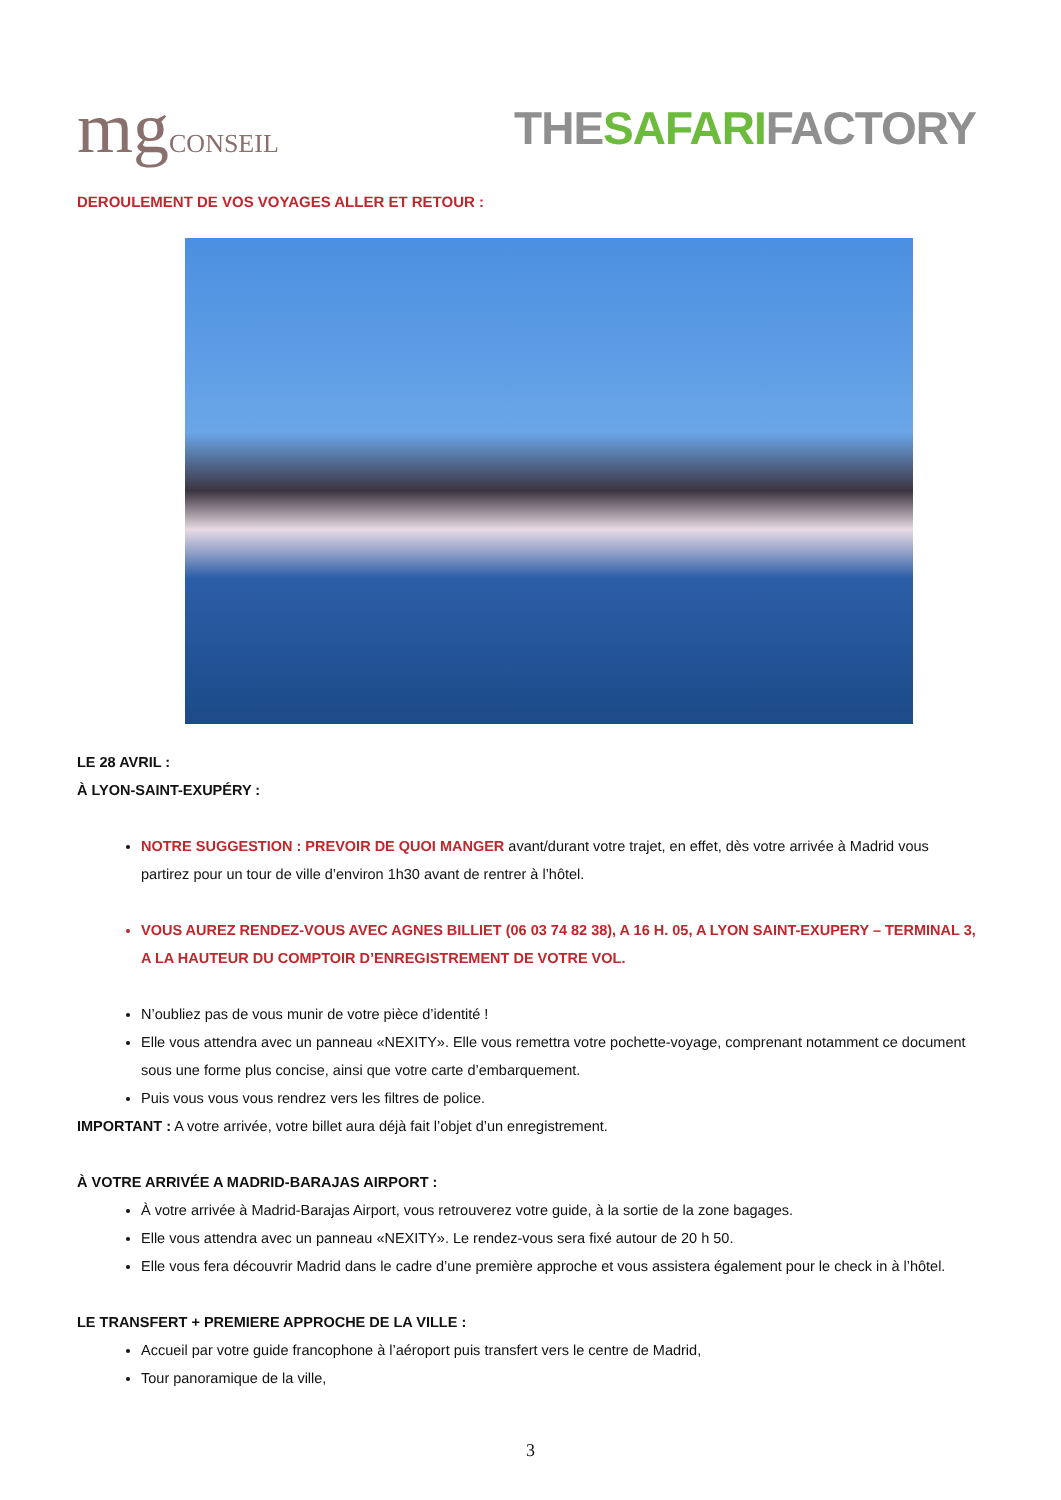mgCONSEIL
THESAFARIFACTORY
DEROULEMENT DE VOS VOYAGES ALLER ET RETOUR :
LE 28 AVRIL :
À LYON-SAINT-EXUPÉRY :
NOTRE SUGGESTION : PREVOIR DE QUOI MANGER avant/durant votre trajet, en effet, dès votre arrivée à Madrid vous partirez pour un tour de ville d’environ 1h30 avant de rentrer à l’hôtel.
VOUS AUREZ RENDEZ-VOUS AVEC AGNES BILLIET (06 03 74 82 38), A 16 H. 05, A LYON SAINT-EXUPERY – TERMINAL 3, A LA HAUTEUR DU COMPTOIR D’ENREGISTREMENT DE VOTRE VOL.
N’oubliez pas de vous munir de votre pièce d’identité !
Elle vous attendra avec un panneau «NEXITY». Elle vous remettra votre pochette-voyage, comprenant notamment ce document sous une forme plus concise, ainsi que votre carte d’embarquement.
Puis vous vous vous rendrez vers les filtres de police.
IMPORTANT : A votre arrivée, votre billet aura déjà fait l’objet d’un enregistrement.
À VOTRE ARRIVÉE A MADRID-BARAJAS AIRPORT :
À votre arrivée à Madrid-Barajas Airport, vous retrouverez votre guide, à la sortie de la zone bagages.
Elle vous attendra avec un panneau «NEXITY». Le rendez-vous sera fixé autour de 20 h 50.
Elle vous fera découvrir Madrid dans le cadre d’une première approche et vous assistera également pour le check in à l’hôtel.
LE TRANSFERT + PREMIERE APPROCHE DE LA VILLE :
Accueil par votre guide francophone à l’aéroport puis transfert vers le centre de Madrid,
Tour panoramique de la ville,
3